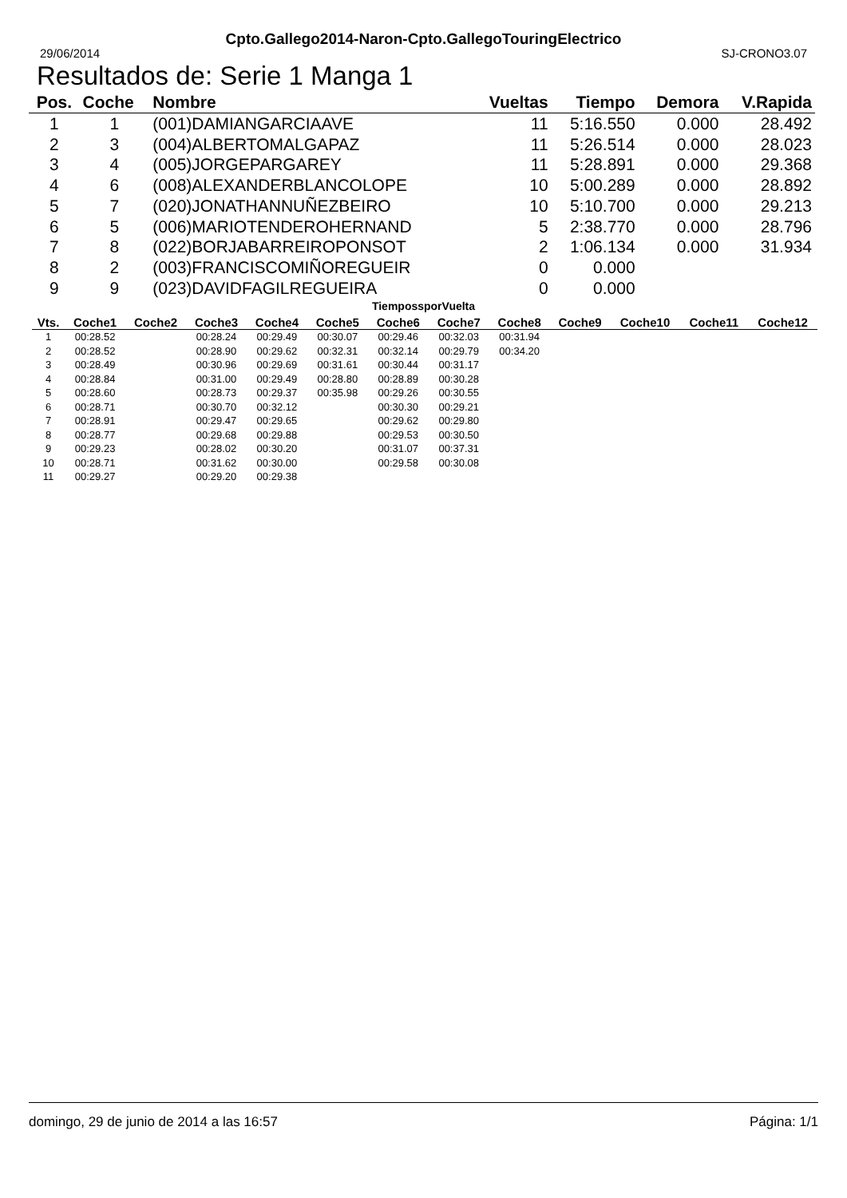Cpto.Gallego2014-Naron-Cpto.GallegoTouringElectrico
29/06/2014 SJ-CRONO3.07
Resultados de: Serie 1 Manga 1
| Pos. | Coche | Nombre | Vueltas | Tiempo | Demora | V.Rapida |
| --- | --- | --- | --- | --- | --- | --- |
| 1 | 1 | (001)DAMIANGARCIAAVE | 11 | 5:16.550 | 0.000 | 28.492 |
| 2 | 3 | (004)ALBERTOMALGAPAZ | 11 | 5:26.514 | 0.000 | 28.023 |
| 3 | 4 | (005)JORGEPARGAREY | 11 | 5:28.891 | 0.000 | 29.368 |
| 4 | 6 | (008)ALEXANDERBLANCOLOPE | 10 | 5:00.289 | 0.000 | 28.892 |
| 5 | 7 | (020)JONATHANNUÑEZBEIRO | 10 | 5:10.700 | 0.000 | 29.213 |
| 6 | 5 | (006)MARIOTENDEROHERNAND | 5 | 2:38.770 | 0.000 | 28.796 |
| 7 | 8 | (022)BORJABARREIROPONSOT | 2 | 1:06.134 | 0.000 | 31.934 |
| 8 | 2 | (003)FRANCISCOMIÑOREGUEIR | 0 | 0.000 | | |
| 9 | 9 | (023)DAVIDFAGILREGUEIRA | 0 | 0.000 | | |
TiempossporVuelta
| Vts. | Coche1 | Coche2 | Coche3 | Coche4 | Coche5 | Coche6 | Coche7 | Coche8 | Coche9 | Coche10 | Coche11 | Coche12 |
| --- | --- | --- | --- | --- | --- | --- | --- | --- | --- | --- | --- | --- |
| 1 | 00:28.52 | | 00:28.24 | 00:29.49 | 00:30.07 | 00:29.46 | 00:32.03 | 00:31.94 | | | | |
| 2 | 00:28.52 | | 00:28.90 | 00:29.62 | 00:32.31 | 00:32.14 | 00:29.79 | 00:34.20 | | | | |
| 3 | 00:28.49 | | 00:30.96 | 00:29.69 | 00:31.61 | 00:30.44 | 00:31.17 | | | | | |
| 4 | 00:28.84 | | 00:31.00 | 00:29.49 | 00:28.80 | 00:28.89 | 00:30.28 | | | | | |
| 5 | 00:28.60 | | 00:28.73 | 00:29.37 | 00:35.98 | 00:29.26 | 00:30.55 | | | | | |
| 6 | 00:28.71 | | 00:30.70 | 00:32.12 | | 00:30.30 | 00:29.21 | | | | | |
| 7 | 00:28.91 | | 00:29.47 | 00:29.65 | | 00:29.62 | 00:29.80 | | | | | |
| 8 | 00:28.77 | | 00:29.68 | 00:29.88 | | 00:29.53 | 00:30.50 | | | | | |
| 9 | 00:29.23 | | 00:28.02 | 00:30.20 | | 00:31.07 | 00:37.31 | | | | | |
| 10 | 00:28.71 | | 00:31.62 | 00:30.00 | | 00:29.58 | 00:30.08 | | | | | |
| 11 | 00:29.27 | | 00:29.20 | 00:29.38 | | | | | | | | |
domingo, 29 de junio de 2014 a las 16:57 Página: 1/1